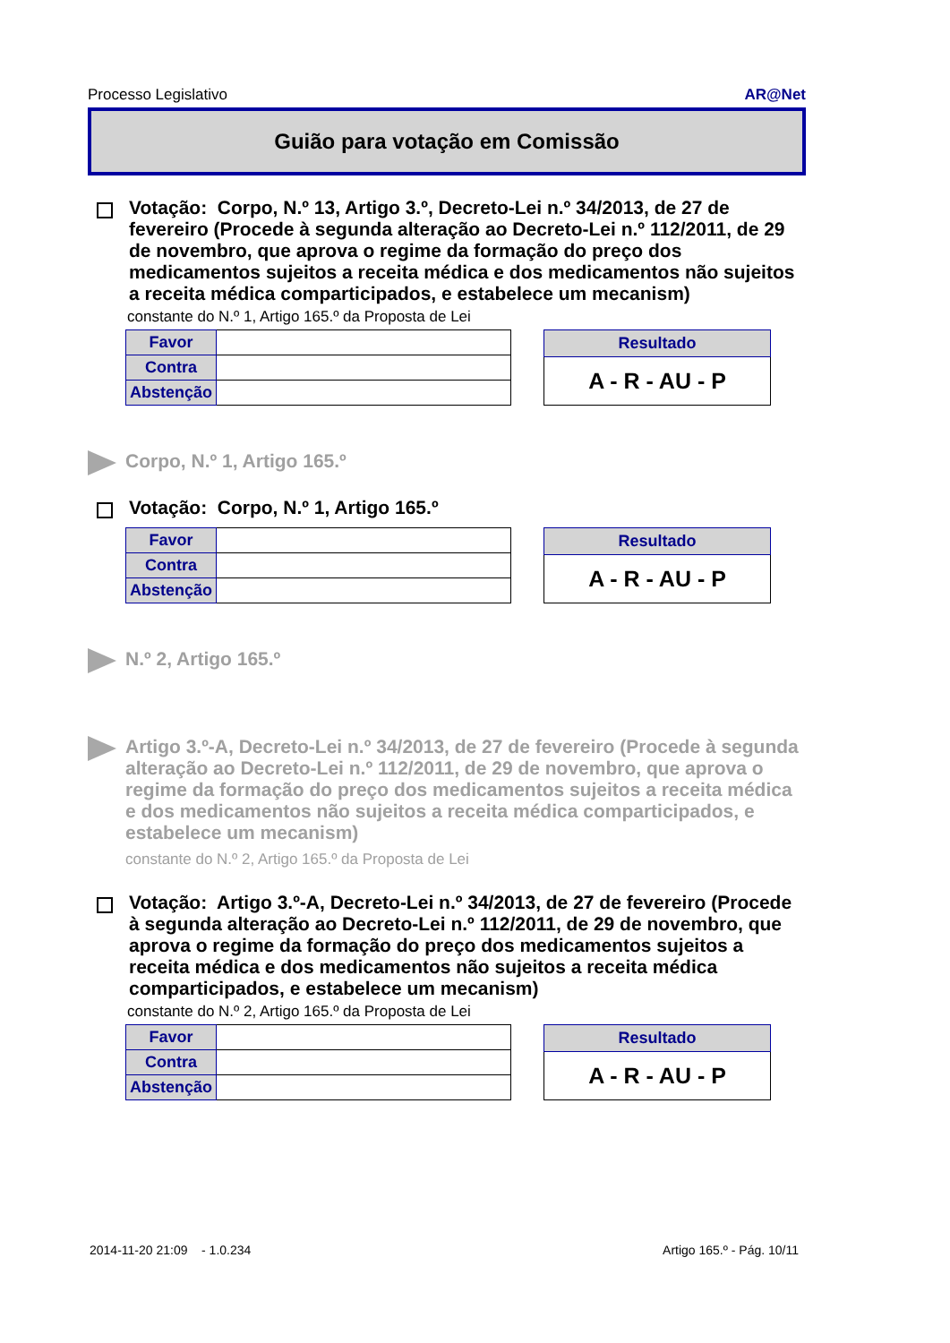Processo Legislativo AR@Net
Guião para votação em Comissão
Votação: Corpo, N.º 13, Artigo 3.º, Decreto-Lei n.º 34/2013, de 27 de fevereiro (Procede à segunda alteração ao Decreto-Lei n.º 112/2011, de 29 de novembro, que aprova o regime da formação do preço dos medicamentos sujeitos a receita médica e dos medicamentos não sujeitos a receita médica comparticipados, e estabelece um mecanism)
constante do N.º 1, Artigo 165.º da Proposta de Lei
| Favor | |
| Contra | |
| Abstenção | |
| Resultado |
| --- |
| A - R - AU - P |
Corpo, N.º 1, Artigo 165.º
Votação: Corpo, N.º 1, Artigo 165.º
| Favor | |
| Contra | |
| Abstenção | |
| Resultado |
| --- |
| A - R - AU - P |
N.º 2, Artigo 165.º
Artigo 3.º-A, Decreto-Lei n.º 34/2013, de 27 de fevereiro (Procede à segunda alteração ao Decreto-Lei n.º 112/2011, de 29 de novembro, que aprova o regime da formação do preço dos medicamentos sujeitos a receita médica e dos medicamentos não sujeitos a receita médica comparticipados, e estabelece um mecanism)
constante do N.º 2, Artigo 165.º da Proposta de Lei
Votação: Artigo 3.º-A, Decreto-Lei n.º 34/2013, de 27 de fevereiro (Procede à segunda alteração ao Decreto-Lei n.º 112/2011, de 29 de novembro, que aprova o regime da formação do preço dos medicamentos sujeitos a receita médica e dos medicamentos não sujeitos a receita médica comparticipados, e estabelece um mecanism)
constante do N.º 2, Artigo 165.º da Proposta de Lei
| Favor | |
| Contra | |
| Abstenção | |
| Resultado |
| --- |
| A - R - AU - P |
2014-11-20 21:09 - 1.0.234 Artigo 165.º - Pág. 10/11